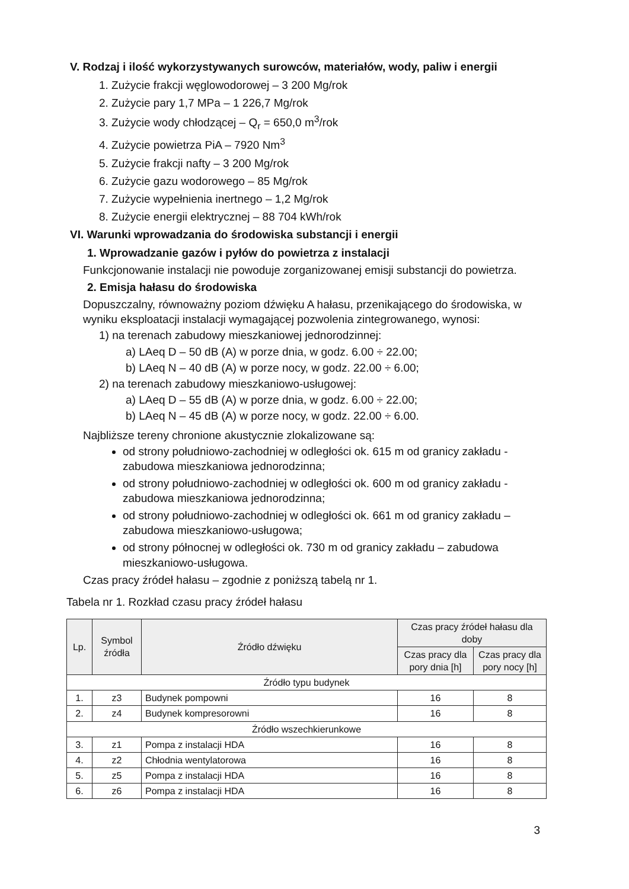V. Rodzaj i ilość wykorzystywanych surowców, materiałów, wody, paliw i energii
1. Zużycie frakcji węglowodorowej – 3 200 Mg/rok
2. Zużycie pary 1,7 MPa – 1 226,7 Mg/rok
3. Zużycie wody chłodzącej – Q<sub>r</sub> = 650,0 m<sup>3</sup>/rok
4. Zużycie powietrza PiA – 7920 Nm<sup>3</sup>
5. Zużycie frakcji nafty – 3 200 Mg/rok
6. Zużycie gazu wodorowego – 85 Mg/rok
7. Zużycie wypełnienia inertnego – 1,2 Mg/rok
8. Zużycie energii elektrycznej – 88 704 kWh/rok
VI. Warunki wprowadzania do środowiska substancji i energii
1. Wprowadzanie gazów i pyłów do powietrza z instalacji
Funkcjonowanie instalacji nie powoduje zorganizowanej emisji substancji do powietrza.
2. Emisja hałasu do środowiska
Dopuszczalny, równoważny poziom dźwięku A hałasu, przenikającego do środowiska, w wyniku eksploatacji instalacji wymagającej pozwolenia zintegrowanego, wynosi:
1) na terenach zabudowy mieszkaniowej jednorodzinnej:
a) LAeq D – 50 dB (A) w porze dnia, w godz. 6.00 ÷ 22.00;
b) LAeq N – 40 dB (A) w porze nocy, w godz. 22.00 ÷ 6.00;
2) na terenach zabudowy mieszkaniowo-usługowej:
a) LAeq D – 55 dB (A) w porze dnia, w godz. 6.00 ÷ 22.00;
b) LAeq N – 45 dB (A) w porze nocy, w godz. 22.00 ÷ 6.00.
Najbliższe tereny chronione akustycznie zlokalizowane są:
od strony południowo-zachodniej w odległości ok. 615 m od granicy zakładu - zabudowa mieszkaniowa jednorodzinna;
od strony południowo-zachodniej w odległości ok. 600 m od granicy zakładu - zabudowa mieszkaniowa jednorodzinna;
od strony południowo-zachodniej w odległości ok. 661 m od granicy zakładu – zabudowa mieszkaniowo-usługowa;
od strony północnej w odległości ok. 730 m od granicy zakładu – zabudowa mieszkaniowo-usługowa.
Czas pracy źródeł hałasu – zgodnie z poniższą tabelą nr 1.
Tabela nr 1. Rozkład czasu pracy źródeł hałasu
| Lp. | Symbol źródła | Źródło dźwięku | Czas pracy źródeł hałasu dla doby | |
| --- | --- | --- | --- | --- |
| | | | Czas pracy dla pory dnia [h] | Czas pracy dla pory nocy [h] |
| Źródło typu budynek | | | | |
| 1. | z3 | Budynek pompowni | 16 | 8 |
| 2. | z4 | Budynek kompresorowni | 16 | 8 |
| Źródło wszechkierunkowe | | | | |
| 3. | z1 | Pompa z instalacji HDA | 16 | 8 |
| 4. | z2 | Chłodnia wentylatorowa | 16 | 8 |
| 5. | z5 | Pompa z instalacji HDA | 16 | 8 |
| 6. | z6 | Pompa z instalacji HDA | 16 | 8 |
3